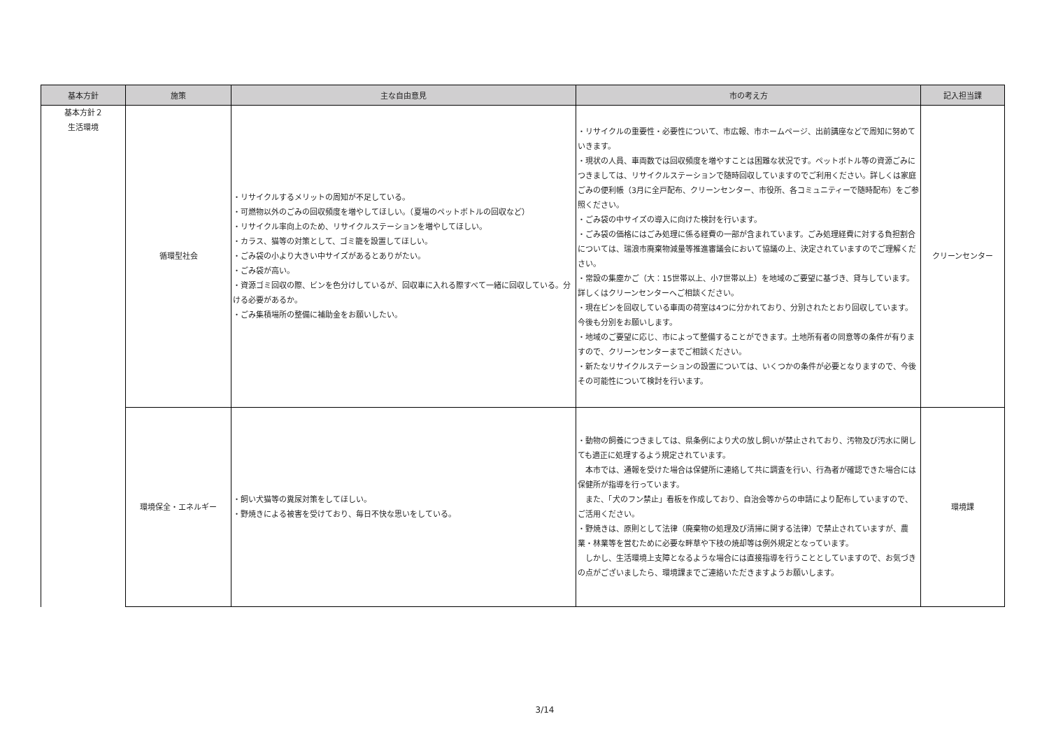| 基本方針 | 施策 | 主な自由意見 | 市の考え方 | 記入担当課 |
| --- | --- | --- | --- | --- |
| 基本方針２ 生活環境 | 循環型社会 | ・リサイクルするメリットの周知が不足している。 ・可燃物以外のごみの回収頻度を増やしてほしい。（夏場のペットボトルの回収など） ・リサイクル率向上のため、リサイクルステーションを増やしてほしい。 ・カラス、猫等の対策として、ゴミ籠を設置してほしい。 ・ごみ袋の小より大きい中サイズがあるとありがたい。 ・ごみ袋が高い。 ・資源ゴミ回収の際、ビンを色分けしているが、回収車に入れる際すべて一緒に回収している。分ける必要があるか。 ・ごみ集積場所の整備に補助金をお願いしたい。 | ・リサイクルの重要性・必要性について、市広報、市ホームページ、出前講座などで周知に努めていきます。 ・現状の人員、車両数では回収頻度を増やすことは困難な状況です。ペットボトル等の資源ごみにつきましては、リサイクルステーションで随時回収していますのでご利用ください。詳しくは家庭ごみの便利帳（3月に全戸配布、クリーンセンター、市役所、各コミュニティーで随時配布）をご参照ください。 ・ごみ袋の中サイズの導入に向けた検討を行います。 ・ごみ袋の価格にはごみ処理に係る経費の一部が含まれています。ごみ処理経費に対する負担割合については、瑞浪市廃棄物減量等推進審議会において協議の上、決定されていますのでご理解ください。 ・常設の集塵かご（大：15世帯以上、小7世帯以上）を地域のご要望に基づき、貸与しています。詳しくはクリーンセンターへご相談ください。 ・現在ビンを回収している車両の荷室は4つに分かれており、分別されたとおり回収しています。今後も分別をお願いします。 ・地域のご要望に応じ、市によって整備することができます。土地所有者の同意等の条件が有りますので、クリーンセンターまでご相談ください。 ・新たなリサイクルステーションの設置については、いくつかの条件が必要となりますので、今後その可能性について検討を行います。 | クリーンセンター |
| | 環境保全・エネルギー | ・飼い犬猫等の糞尿対策をしてほしい。 ・野焼きによる被害を受けており、毎日不快な思いをしている。 | ・動物の飼養につきましては、県条例により犬の放し飼いが禁止されており、汚物及び汚水に関しても適正に処理するよう規定されています。 本市では、通報を受けた場合は保健所に連絡して共に調査を行い、行為者が確認できた場合には保健所が指導を行っています。 また、「犬のフン禁止」看板を作成しており、自治会等からの申請により配布していますので、ご活用ください。 ・野焼きは、原則として法律（廃棄物の処理及び清掃に関する法律）で禁止されていますが、農業・林業等を営むために必要な畔草や下枝の焼却等は例外規定となっています。 しかし、生活環境上支障となるような場合には直接指導を行うこととしていますので、お気づきの点がございましたら、環境課までご連絡いただきますようお願いします。 | 環境課 |
3/14